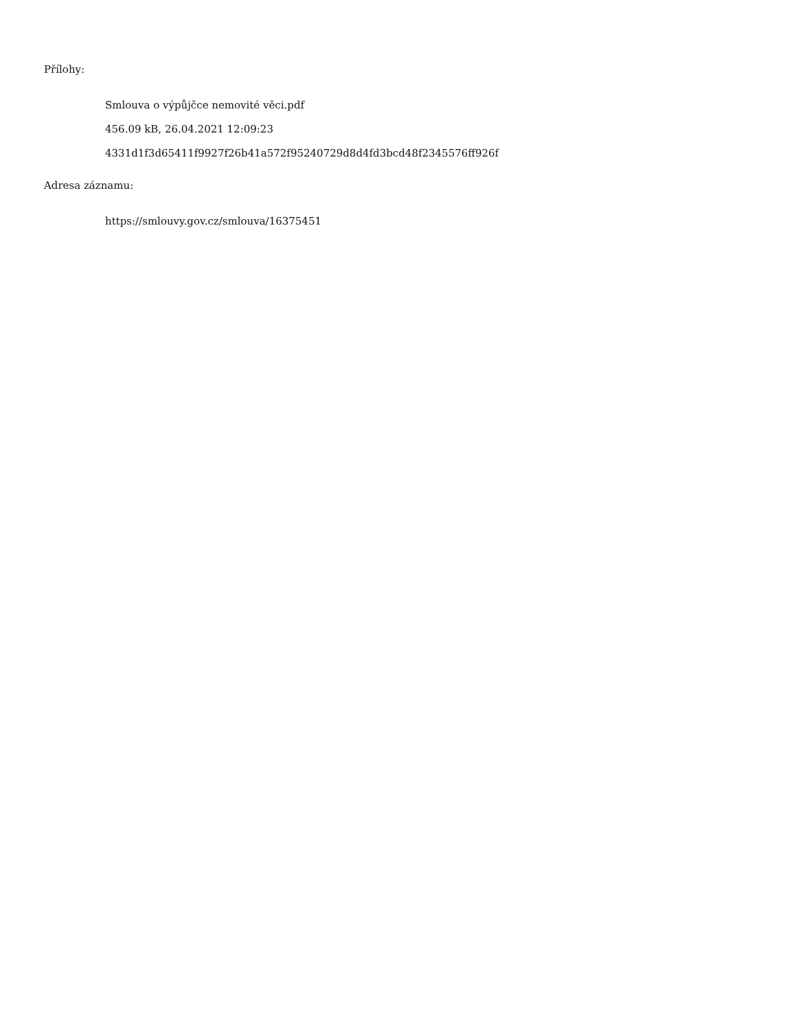Přílohy:
Smlouva o výpůjčce nemovité věci.pdf
456.09 kB, 26.04.2021 12:09:23
4331d1f3d65411f9927f26b41a572f95240729d8d4fd3bcd48f2345576ff926f
Adresa záznamu:
https://smlouvy.gov.cz/smlouva/16375451